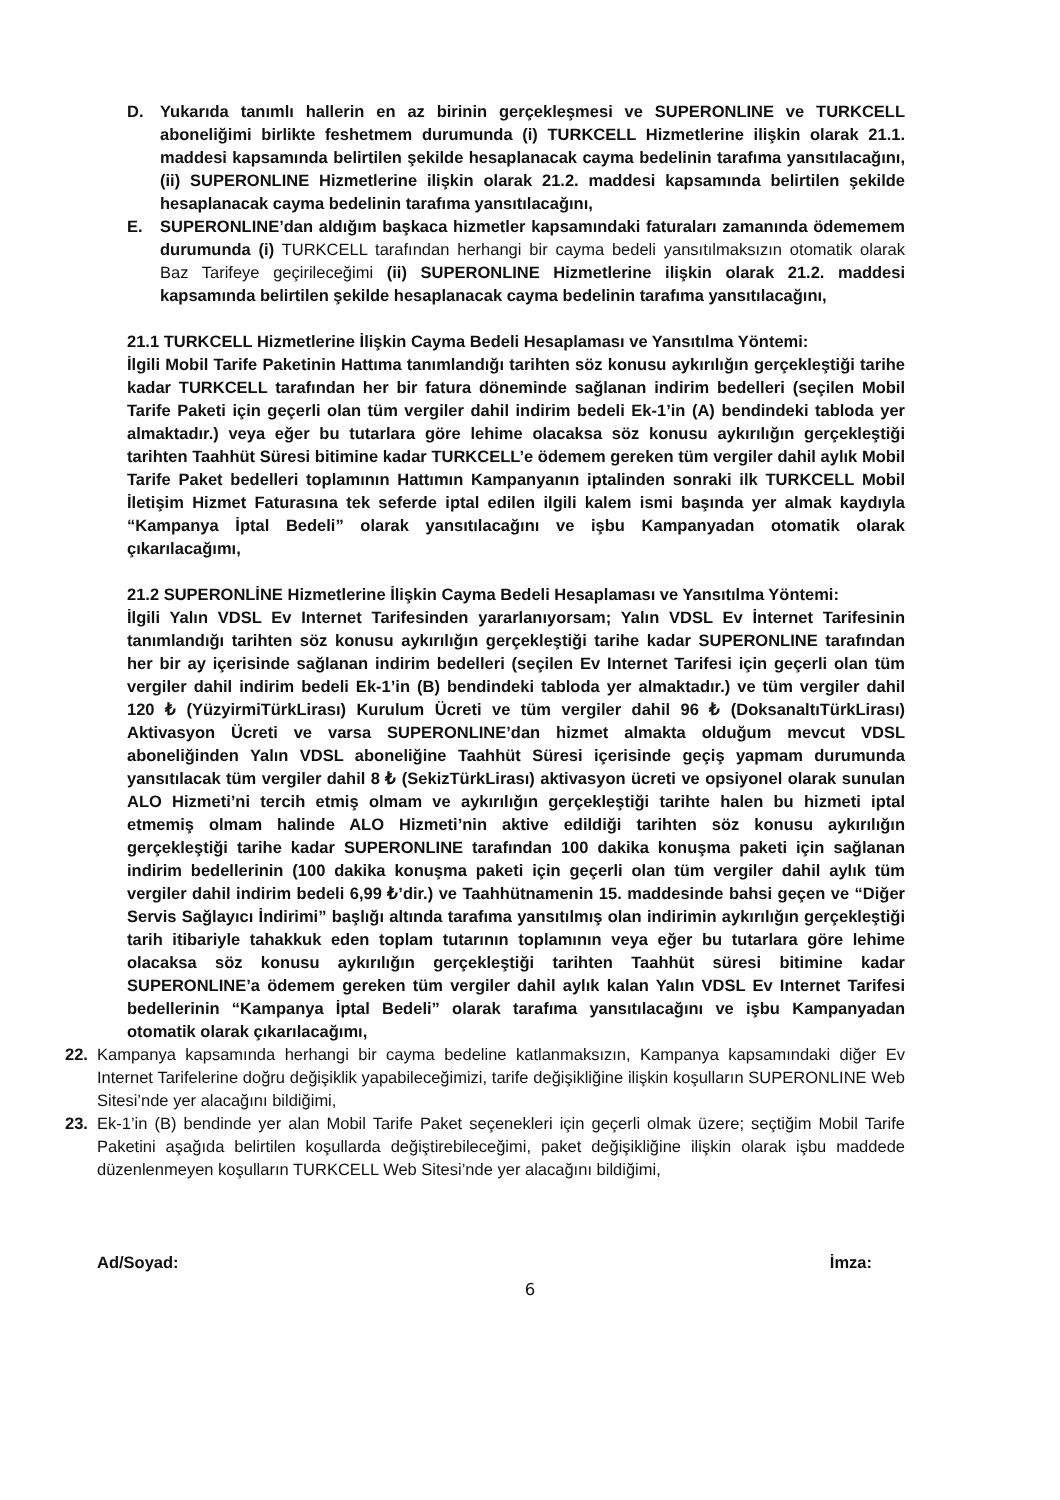D. Yukarıda tanımlı hallerin en az birinin gerçekleşmesi ve SUPERONLINE ve TURKCELL aboneliğimi birlikte feshetmem durumunda (i) TURKCELL Hizmetlerine ilişkin olarak 21.1. maddesi kapsamında belirtilen şekilde hesaplanacak cayma bedelinin tarafıma yansıtılacağını, (ii) SUPERONLINE Hizmetlerine ilişkin olarak 21.2. maddesi kapsamında belirtilen şekilde hesaplanacak cayma bedelinin tarafıma yansıtılacağını,
E. SUPERONLINE’dan aldığım başkaca hizmetler kapsamındaki faturaları zamanında ödememem durumunda (i) TURKCELL tarafından herhangi bir cayma bedeli yansıtılmaksızın otomatik olarak Baz Tarifeye geçirileceğimi (ii) SUPERONLINE Hizmetlerine ilişkin olarak 21.2. maddesi kapsamında belirtilen şekilde hesaplanacak cayma bedelinin tarafıma yansıtılacağını,
21.1 TURKCELL Hizmetlerine İlişkin Cayma Bedeli Hesaplaması ve Yansıtılma Yöntemi:
İlgili Mobil Tarife Paketinin Hattıma tanımlandığı tarihten söz konusu aykırılığın gerçekleştiği tarihe kadar TURKCELL tarafından her bir fatura döneminde sağlanan indirim bedelleri (seçilen Mobil Tarife Paketi için geçerli olan tüm vergiler dahil indirim bedeli Ek-1’in (A) bendindeki tabloda yer almaktadır.) veya eğer bu tutarlara göre lehime olacaksa söz konusu aykırılığın gerçekleştiği tarihten Taahhüt Süresi bitimine kadar TURKCELL’e ödemem gereken tüm vergiler dahil aylık Mobil Tarife Paket bedelleri toplamının Hattımın Kampanyanın iptalinden sonraki ilk TURKCELL Mobil İletişim Hizmet Faturasına tek seferde iptal edilen ilgili kalem ismi başında yer almak kaydıyla “Kampanya İptal Bedeli” olarak yansıtılacağını ve işbu Kampanyadan otomatik olarak çıkarılacağımı,
21.2 SUPERONLİNE Hizmetlerine İlişkin Cayma Bedeli Hesaplaması ve Yansıtılma Yöntemi:
İlgili Yalın VDSL Ev Internet Tarifesinden yararlanıyorsam; Yalın VDSL Ev İnternet Tarifesinin tanımlandığı tarihten söz konusu aykırılığın gerçekleştiği tarihe kadar SUPERONLINE tarafından her bir ay içerisinde sağlanan indirim bedelleri (seçilen Ev Internet Tarifesi için geçerli olan tüm vergiler dahil indirim bedeli Ek-1’in (B) bendindeki tabloda yer almaktadır.) ve tüm vergiler dahil 120 ₺ (YüzyirmiTürkLirası) Kurulum Ücreti ve tüm vergiler dahil 96 ₺ (DoksanaltıTürkLirası) Aktivasyon Ücreti ve varsa SUPERONLINE’dan hizmet almakta olduğum mevcut VDSL aboneliğinden Yalın VDSL aboneliğine Taahhüt Süresi içerisinde geçiş yapmam durumunda yansıtılacak tüm vergiler dahil 8 ₺ (SekizTürkLirası) aktivasyon ücreti ve opsiyonel olarak sunulan ALO Hizmeti’ni tercih etmiş olmam ve aykırılığın gerçekleştiği tarihte halen bu hizmeti iptal etmemiş olmam halinde ALO Hizmeti’nin aktive edildiği tarihten söz konusu aykırılığın gerçekleştiği tarihe kadar SUPERONLINE tarafından 100 dakika konuşma paketi için sağlanan indirim bedellerinin (100 dakika konuşma paketi için geçerli olan tüm vergiler dahil aylık tüm vergiler dahil indirim bedeli 6,99 ₺’dir.) ve Taahhütnamenin 15. maddesinde bahsi geçen ve “Diğer Servis Sağlayıcı İndirimi” başlığı altında tarafıma yansıtılmış olan indirimin aykırılığın gerçekleştiği tarih itibariyle tahakkuk eden toplam tutarının toplamının veya eğer bu tutarlara göre lehime olacaksa söz konusu aykırılığın gerçekleştiği tarihten Taahhüt süresi bitimine kadar SUPERONLINE’a ödemem gereken tüm vergiler dahil aylık kalan Yalın VDSL Ev Internet Tarifesi bedellerinin “Kampanya İptal Bedeli” olarak tarafıma yansıtılacağını ve işbu Kampanyadan otomatik olarak çıkarılacağımı,
22. Kampanya kapsamında herhangi bir cayma bedeline katlanmaksızın, Kampanya kapsamındaki diğer Ev Internet Tarifelerine doğru değişiklik yapabileceğimizi, tarife değişikliğine ilişkin koşulların SUPERONLINE Web Sitesi’nde yer alacağını bildiğimi,
23. Ek-1’in (B) bendinde yer alan Mobil Tarife Paket seçenekleri için geçerli olmak üzere; seçtiğim Mobil Tarife Paketini aşağıda belirtilen koşullarda değiştirebileceğimi, paket değişikliğine ilişkin olarak işbu maddede düzenlenmeyen koşulların TURKCELL Web Sitesi’nde yer alacağını bildiğimi,
Ad/Soyad: İmza:
6